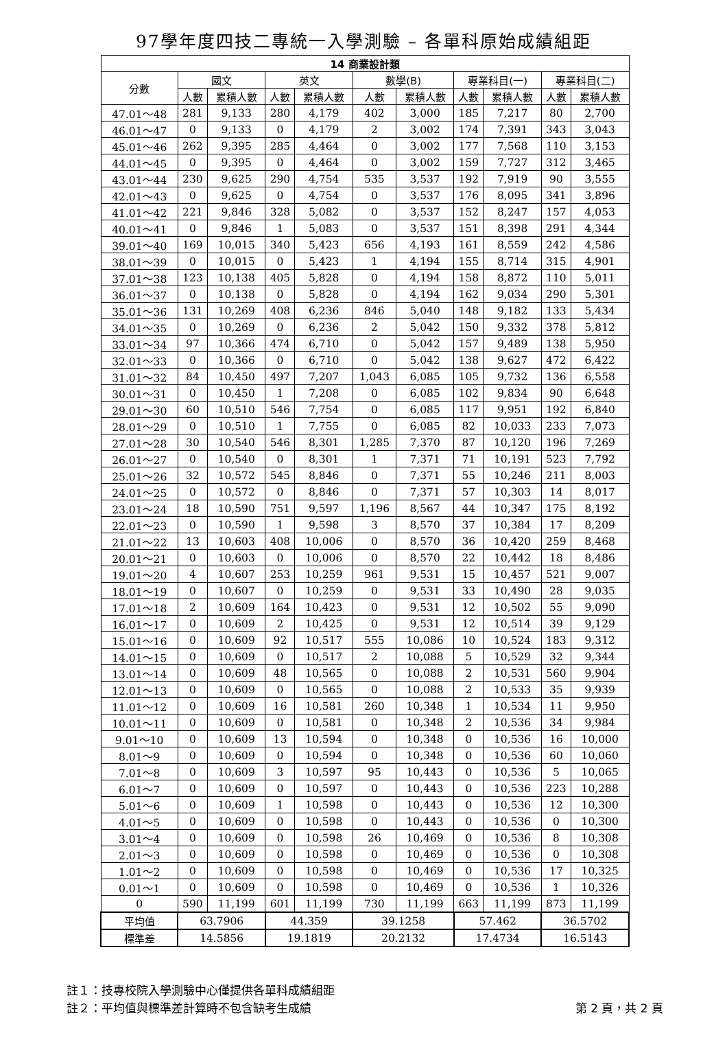97學年度四技二專統一入學測驗 – 各單科原始成績組距
| 14 商業設計類 | | | | | | | | | | |
| --- | --- | --- | --- | --- | --- | --- | --- | --- | --- | --- |
| 分數 | 國文 | | 英文 | | 數學(B) | | 專業科目(一) | | 專業科目(二) | |
| | 人數 | 累積人數 | 人數 | 累積人數 | 人數 | 累積人數 | 人數 | 累積人數 | 人數 | 累積人數 |
| 47.01～48 | 281 | 9,133 | 280 | 4,179 | 402 | 3,000 | 185 | 7,217 | 80 | 2,700 |
| 46.01～47 | 0 | 9,133 | 0 | 4,179 | 2 | 3,002 | 174 | 7,391 | 343 | 3,043 |
| 45.01～46 | 262 | 9,395 | 285 | 4,464 | 0 | 3,002 | 177 | 7,568 | 110 | 3,153 |
| 44.01～45 | 0 | 9,395 | 0 | 4,464 | 0 | 3,002 | 159 | 7,727 | 312 | 3,465 |
| 43.01～44 | 230 | 9,625 | 290 | 4,754 | 535 | 3,537 | 192 | 7,919 | 90 | 3,555 |
| 42.01～43 | 0 | 9,625 | 0 | 4,754 | 0 | 3,537 | 176 | 8,095 | 341 | 3,896 |
| 41.01～42 | 221 | 9,846 | 328 | 5,082 | 0 | 3,537 | 152 | 8,247 | 157 | 4,053 |
| 40.01～41 | 0 | 9,846 | 1 | 5,083 | 0 | 3,537 | 151 | 8,398 | 291 | 4,344 |
| 39.01～40 | 169 | 10,015 | 340 | 5,423 | 656 | 4,193 | 161 | 8,559 | 242 | 4,586 |
| 38.01～39 | 0 | 10,015 | 0 | 5,423 | 1 | 4,194 | 155 | 8,714 | 315 | 4,901 |
| 37.01～38 | 123 | 10,138 | 405 | 5,828 | 0 | 4,194 | 158 | 8,872 | 110 | 5,011 |
| 36.01～37 | 0 | 10,138 | 0 | 5,828 | 0 | 4,194 | 162 | 9,034 | 290 | 5,301 |
| 35.01～36 | 131 | 10,269 | 408 | 6,236 | 846 | 5,040 | 148 | 9,182 | 133 | 5,434 |
| 34.01～35 | 0 | 10,269 | 0 | 6,236 | 2 | 5,042 | 150 | 9,332 | 378 | 5,812 |
| 33.01～34 | 97 | 10,366 | 474 | 6,710 | 0 | 5,042 | 157 | 9,489 | 138 | 5,950 |
| 32.01～33 | 0 | 10,366 | 0 | 6,710 | 0 | 5,042 | 138 | 9,627 | 472 | 6,422 |
| 31.01～32 | 84 | 10,450 | 497 | 7,207 | 1,043 | 6,085 | 105 | 9,732 | 136 | 6,558 |
| 30.01～31 | 0 | 10,450 | 1 | 7,208 | 0 | 6,085 | 102 | 9,834 | 90 | 6,648 |
| 29.01～30 | 60 | 10,510 | 546 | 7,754 | 0 | 6,085 | 117 | 9,951 | 192 | 6,840 |
| 28.01～29 | 0 | 10,510 | 1 | 7,755 | 0 | 6,085 | 82 | 10,033 | 233 | 7,073 |
| 27.01～28 | 30 | 10,540 | 546 | 8,301 | 1,285 | 7,370 | 87 | 10,120 | 196 | 7,269 |
| 26.01～27 | 0 | 10,540 | 0 | 8,301 | 1 | 7,371 | 71 | 10,191 | 523 | 7,792 |
| 25.01～26 | 32 | 10,572 | 545 | 8,846 | 0 | 7,371 | 55 | 10,246 | 211 | 8,003 |
| 24.01～25 | 0 | 10,572 | 0 | 8,846 | 0 | 7,371 | 57 | 10,303 | 14 | 8,017 |
| 23.01～24 | 18 | 10,590 | 751 | 9,597 | 1,196 | 8,567 | 44 | 10,347 | 175 | 8,192 |
| 22.01～23 | 0 | 10,590 | 1 | 9,598 | 3 | 8,570 | 37 | 10,384 | 17 | 8,209 |
| 21.01～22 | 13 | 10,603 | 408 | 10,006 | 0 | 8,570 | 36 | 10,420 | 259 | 8,468 |
| 20.01～21 | 0 | 10,603 | 0 | 10,006 | 0 | 8,570 | 22 | 10,442 | 18 | 8,486 |
| 19.01～20 | 4 | 10,607 | 253 | 10,259 | 961 | 9,531 | 15 | 10,457 | 521 | 9,007 |
| 18.01～19 | 0 | 10,607 | 0 | 10,259 | 0 | 9,531 | 33 | 10,490 | 28 | 9,035 |
| 17.01～18 | 2 | 10,609 | 164 | 10,423 | 0 | 9,531 | 12 | 10,502 | 55 | 9,090 |
| 16.01～17 | 0 | 10,609 | 2 | 10,425 | 0 | 9,531 | 12 | 10,514 | 39 | 9,129 |
| 15.01～16 | 0 | 10,609 | 92 | 10,517 | 555 | 10,086 | 10 | 10,524 | 183 | 9,312 |
| 14.01～15 | 0 | 10,609 | 0 | 10,517 | 2 | 10,088 | 5 | 10,529 | 32 | 9,344 |
| 13.01～14 | 0 | 10,609 | 48 | 10,565 | 0 | 10,088 | 2 | 10,531 | 560 | 9,904 |
| 12.01～13 | 0 | 10,609 | 0 | 10,565 | 0 | 10,088 | 2 | 10,533 | 35 | 9,939 |
| 11.01～12 | 0 | 10,609 | 16 | 10,581 | 260 | 10,348 | 1 | 10,534 | 11 | 9,950 |
| 10.01～11 | 0 | 10,609 | 0 | 10,581 | 0 | 10,348 | 2 | 10,536 | 34 | 9,984 |
| 9.01～10 | 0 | 10,609 | 13 | 10,594 | 0 | 10,348 | 0 | 10,536 | 16 | 10,000 |
| 8.01～9 | 0 | 10,609 | 0 | 10,594 | 0 | 10,348 | 0 | 10,536 | 60 | 10,060 |
| 7.01～8 | 0 | 10,609 | 3 | 10,597 | 95 | 10,443 | 0 | 10,536 | 5 | 10,065 |
| 6.01～7 | 0 | 10,609 | 0 | 10,597 | 0 | 10,443 | 0 | 10,536 | 223 | 10,288 |
| 5.01～6 | 0 | 10,609 | 1 | 10,598 | 0 | 10,443 | 0 | 10,536 | 12 | 10,300 |
| 4.01～5 | 0 | 10,609 | 0 | 10,598 | 0 | 10,443 | 0 | 10,536 | 0 | 10,300 |
| 3.01～4 | 0 | 10,609 | 0 | 10,598 | 26 | 10,469 | 0 | 10,536 | 8 | 10,308 |
| 2.01～3 | 0 | 10,609 | 0 | 10,598 | 0 | 10,469 | 0 | 10,536 | 0 | 10,308 |
| 1.01～2 | 0 | 10,609 | 0 | 10,598 | 0 | 10,469 | 0 | 10,536 | 17 | 10,325 |
| 0.01～1 | 0 | 10,609 | 0 | 10,598 | 0 | 10,469 | 0 | 10,536 | 1 | 10,326 |
| 0 | 590 | 11,199 | 601 | 11,199 | 730 | 11,199 | 663 | 11,199 | 873 | 11,199 |
| 平均值 | 63.7906 | | 44.359 | | 39.1258 | | 57.462 | | 36.5702 | |
| 標準差 | 14.5856 | | 19.1819 | | 20.2132 | | 17.4734 | | 16.5143 | |
註１：技專校院入學測驗中心僅提供各單科成績組距
註２：平均值與標準差計算時不包含缺考生成績 第 2 頁，共 2 頁